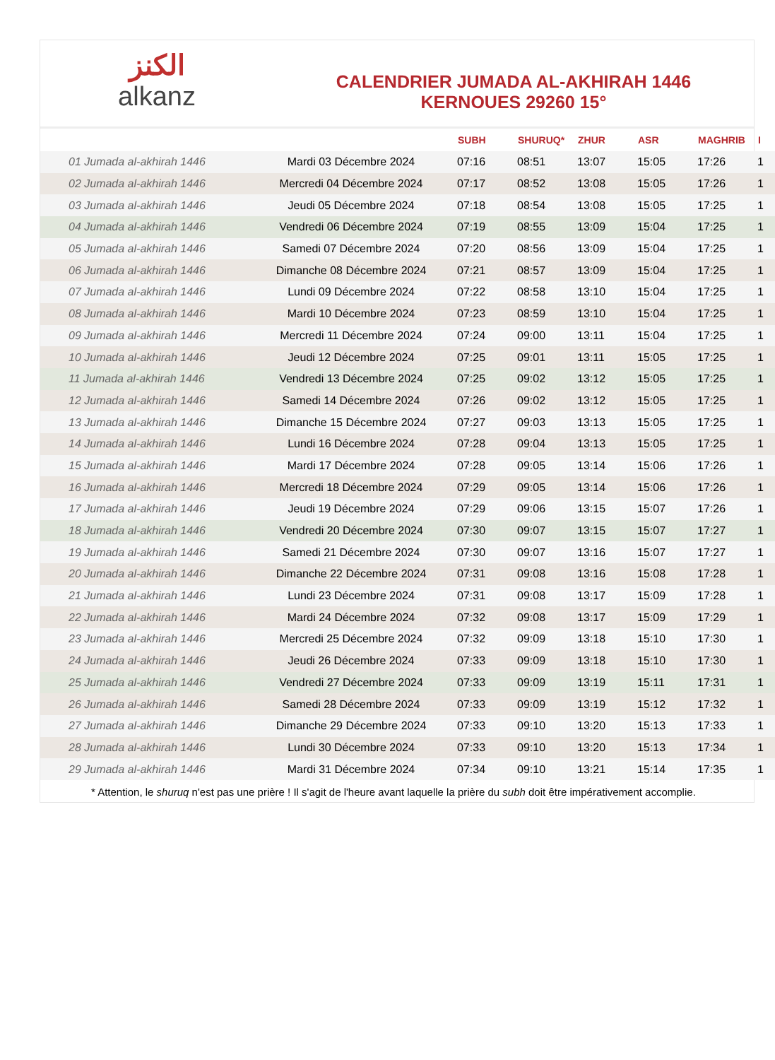الكنز
alkanz
CALENDRIER JUMADA AL-AKHIRAH 1446
KERNOUES 29260 15°
| | | SUBH | SHURUQ* | ZHUR | ASR | MAGHRIB | I |
| --- | --- | --- | --- | --- | --- | --- | --- |
| 01 Jumada al-akhirah 1446 | Mardi 03 Décembre 2024 | 07:16 | 08:51 | 13:07 | 15:05 | 17:26 | 1 |
| 02 Jumada al-akhirah 1446 | Mercredi 04 Décembre 2024 | 07:17 | 08:52 | 13:08 | 15:05 | 17:26 | 1 |
| 03 Jumada al-akhirah 1446 | Jeudi 05 Décembre 2024 | 07:18 | 08:54 | 13:08 | 15:05 | 17:25 | 1 |
| 04 Jumada al-akhirah 1446 | Vendredi 06 Décembre 2024 | 07:19 | 08:55 | 13:09 | 15:04 | 17:25 | 1 |
| 05 Jumada al-akhirah 1446 | Samedi 07 Décembre 2024 | 07:20 | 08:56 | 13:09 | 15:04 | 17:25 | 1 |
| 06 Jumada al-akhirah 1446 | Dimanche 08 Décembre 2024 | 07:21 | 08:57 | 13:09 | 15:04 | 17:25 | 1 |
| 07 Jumada al-akhirah 1446 | Lundi 09 Décembre 2024 | 07:22 | 08:58 | 13:10 | 15:04 | 17:25 | 1 |
| 08 Jumada al-akhirah 1446 | Mardi 10 Décembre 2024 | 07:23 | 08:59 | 13:10 | 15:04 | 17:25 | 1 |
| 09 Jumada al-akhirah 1446 | Mercredi 11 Décembre 2024 | 07:24 | 09:00 | 13:11 | 15:04 | 17:25 | 1 |
| 10 Jumada al-akhirah 1446 | Jeudi 12 Décembre 2024 | 07:25 | 09:01 | 13:11 | 15:05 | 17:25 | 1 |
| 11 Jumada al-akhirah 1446 | Vendredi 13 Décembre 2024 | 07:25 | 09:02 | 13:12 | 15:05 | 17:25 | 1 |
| 12 Jumada al-akhirah 1446 | Samedi 14 Décembre 2024 | 07:26 | 09:02 | 13:12 | 15:05 | 17:25 | 1 |
| 13 Jumada al-akhirah 1446 | Dimanche 15 Décembre 2024 | 07:27 | 09:03 | 13:13 | 15:05 | 17:25 | 1 |
| 14 Jumada al-akhirah 1446 | Lundi 16 Décembre 2024 | 07:28 | 09:04 | 13:13 | 15:05 | 17:25 | 1 |
| 15 Jumada al-akhirah 1446 | Mardi 17 Décembre 2024 | 07:28 | 09:05 | 13:14 | 15:06 | 17:26 | 1 |
| 16 Jumada al-akhirah 1446 | Mercredi 18 Décembre 2024 | 07:29 | 09:05 | 13:14 | 15:06 | 17:26 | 1 |
| 17 Jumada al-akhirah 1446 | Jeudi 19 Décembre 2024 | 07:29 | 09:06 | 13:15 | 15:07 | 17:26 | 1 |
| 18 Jumada al-akhirah 1446 | Vendredi 20 Décembre 2024 | 07:30 | 09:07 | 13:15 | 15:07 | 17:27 | 1 |
| 19 Jumada al-akhirah 1446 | Samedi 21 Décembre 2024 | 07:30 | 09:07 | 13:16 | 15:07 | 17:27 | 1 |
| 20 Jumada al-akhirah 1446 | Dimanche 22 Décembre 2024 | 07:31 | 09:08 | 13:16 | 15:08 | 17:28 | 1 |
| 21 Jumada al-akhirah 1446 | Lundi 23 Décembre 2024 | 07:31 | 09:08 | 13:17 | 15:09 | 17:28 | 1 |
| 22 Jumada al-akhirah 1446 | Mardi 24 Décembre 2024 | 07:32 | 09:08 | 13:17 | 15:09 | 17:29 | 1 |
| 23 Jumada al-akhirah 1446 | Mercredi 25 Décembre 2024 | 07:32 | 09:09 | 13:18 | 15:10 | 17:30 | 1 |
| 24 Jumada al-akhirah 1446 | Jeudi 26 Décembre 2024 | 07:33 | 09:09 | 13:18 | 15:10 | 17:30 | 1 |
| 25 Jumada al-akhirah 1446 | Vendredi 27 Décembre 2024 | 07:33 | 09:09 | 13:19 | 15:11 | 17:31 | 1 |
| 26 Jumada al-akhirah 1446 | Samedi 28 Décembre 2024 | 07:33 | 09:09 | 13:19 | 15:12 | 17:32 | 1 |
| 27 Jumada al-akhirah 1446 | Dimanche 29 Décembre 2024 | 07:33 | 09:10 | 13:20 | 15:13 | 17:33 | 1 |
| 28 Jumada al-akhirah 1446 | Lundi 30 Décembre 2024 | 07:33 | 09:10 | 13:20 | 15:13 | 17:34 | 1 |
| 29 Jumada al-akhirah 1446 | Mardi 31 Décembre 2024 | 07:34 | 09:10 | 13:21 | 15:14 | 17:35 | 1 |
* Attention, le shuruq n'est pas une prière ! Il s'agit de l'heure avant laquelle la prière du subh doit être impérativement accomplie.